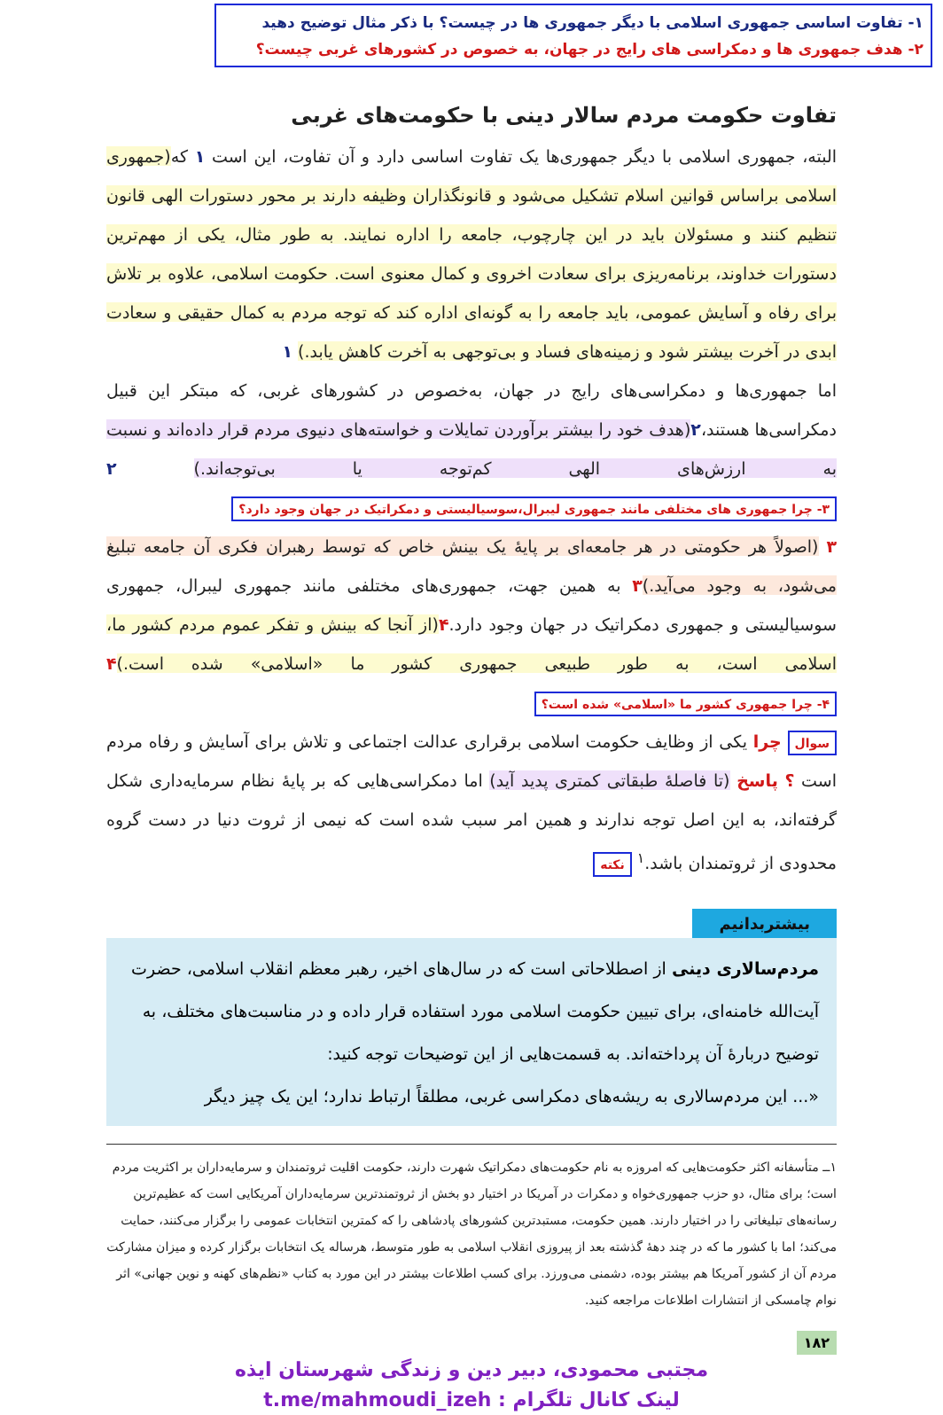۱- تفاوت اساسی جمهوری اسلامی با دیگر جمهوری ها در چیست؟ با ذکر مثال توضیح دهید
۲- هدف جمهوری ها و دمکراسی های رایج در جهان، به خصوص در کشورهای غربی چیست؟
تفاوت حکومت مردم سالار دینی با حکومت‌های غربی
البته، جمهوری اسلامی با دیگر جمهوری‌ها یک تفاوت اساسی دارد و آن تفاوت، این است ۱ که(جمهوری اسلامی براساس قوانین اسلام تشکیل می‌شود و قانونگذاران وظیفه دارند بر محور دستورات الهی قانون تنظیم کنند و مسئولان باید در این چارچوب، جامعه را اداره نمایند. به طور مثال، یکی از مهم‌ترین دستورات خداوند، برنامه‌ریزی برای سعادت اخروی و کمال معنوی است. حکومت اسلامی، علاوه بر تلاش برای رفاه و آسایش عمومی، باید جامعه را به گونه‌ای اداره کند که توجه مردم به کمال حقیقی و سعادت ابدی در آخرت بیشتر شود و زمینه‌های فساد و بی‌توجهی به آخرت کاهش یابد.) ۱
اما جمهوری‌ها و دمکراسی‌های رایج در جهان، به‌خصوص در کشورهای غربی، که مبتکر این قبیل دمکراسی‌ها هستند،۲(هدف خود را بیشتر برآوردن تمایلات و خواسته‌های دنیوی مردم قرار داده‌اند و نسبت به ارزش‌های الهی کم‌توجه یا بی‌توجه‌اند.) ۲ ۳- چرا جمهوری های مختلفی مانند جمهوری لیبرال،سوسیالیستی و دمکراتیک در جهان وجود دارد؟
۳ (اصولاً هر حکومتی در هر جامعه‌ای بر پایهٔ یک بینش خاص که توسط رهبران فکری آن جامعه تبلیغ می‌شود، به وجود می‌آید.) ۳ به همین جهت، جمهوری‌های مختلفی مانند جمهوری لیبرال، جمهوری سوسیالیستی و جمهوری دمکراتیک در جهان وجود دارد.۴(از آنجا که بینش و تفکر عموم مردم کشور ما، اسلامی است، به طور طبیعی جمهوری کشور ما «اسلامی» شده است.) ۴ ۴- چرا جمهوری کشور ما «اسلامی» شده است؟
سوال چرا یکی از وظایف حکومت اسلامی برقراری عدالت اجتماعی و تلاش برای آسایش و رفاه مردم است ؟ پاسخ (تا فاصلهٔ طبقاتی کمتری پدید آید) اما دمکراسی‌هایی که بر پایهٔ نظام سرمایه‌داری شکل گرفته‌اند، به این اصل توجه ندارند و همین امر سبب شده است که نیمی از ثروت دنیا در دست گروه محدودی از ثروتمندان باشد.<sup>۱</sup> نکته
بیشتربدانیم
مردم‌سالاری دینی از اصطلاحاتی است که در سال‌های اخیر، رهبر معظم انقلاب اسلامی، حضرت آیت‌الله خامنه‌ای، برای تبیین حکومت اسلامی مورد استفاده قرار داده و در مناسبت‌های مختلف، به توضیح دربارهٔ آن پرداخته‌اند. به قسمت‌هایی از این توضیحات توجه کنید:
«... این مردم‌سالاری به ریشه‌های دمکراسی غربی، مطلقاً ارتباط ندارد؛ این یک چیز دیگر
۱ــ متأسفانه اکثر حکومت‌هایی که امروزه به نام حکومت‌های دمکراتیک شهرت دارند، حکومت اقلیت ثروتمندان و سرمایه‌داران بر اکثریت مردم است؛ برای مثال، دو حزب جمهوری‌خواه و دمکرات در آمریکا در اختیار دو بخش از ثروتمندترین سرمایه‌داران آمریکایی است که عظیم‌ترین رسانه‌های تبلیغاتی را در اختیار دارند. همین حکومت، مستبدترین کشورهای پادشاهی را که کمترین انتخابات عمومی را برگزار می‌کنند، حمایت می‌کند؛ اما با کشور ما که در چند دههٔ گذشته بعد از پیروزی انقلاب اسلامی به طور متوسط، هرساله یک انتخابات برگزار کرده و میزان مشارکت مردم آن از کشور آمریکا هم بیشتر بوده، دشمنی می‌ورزد. برای کسب اطلاعات بیشتر در این مورد به کتاب «نظم‌های کهنه و نوین جهانی» اثر نوام چامسکی از انتشارات اطلاعات مراجعه کنید.
۱۸۲
مجتبی محمودی، دبیر دین و زندگی شهرستان ایذه
لینک کانال تلگرام : t.me/mahmoudi_izeh